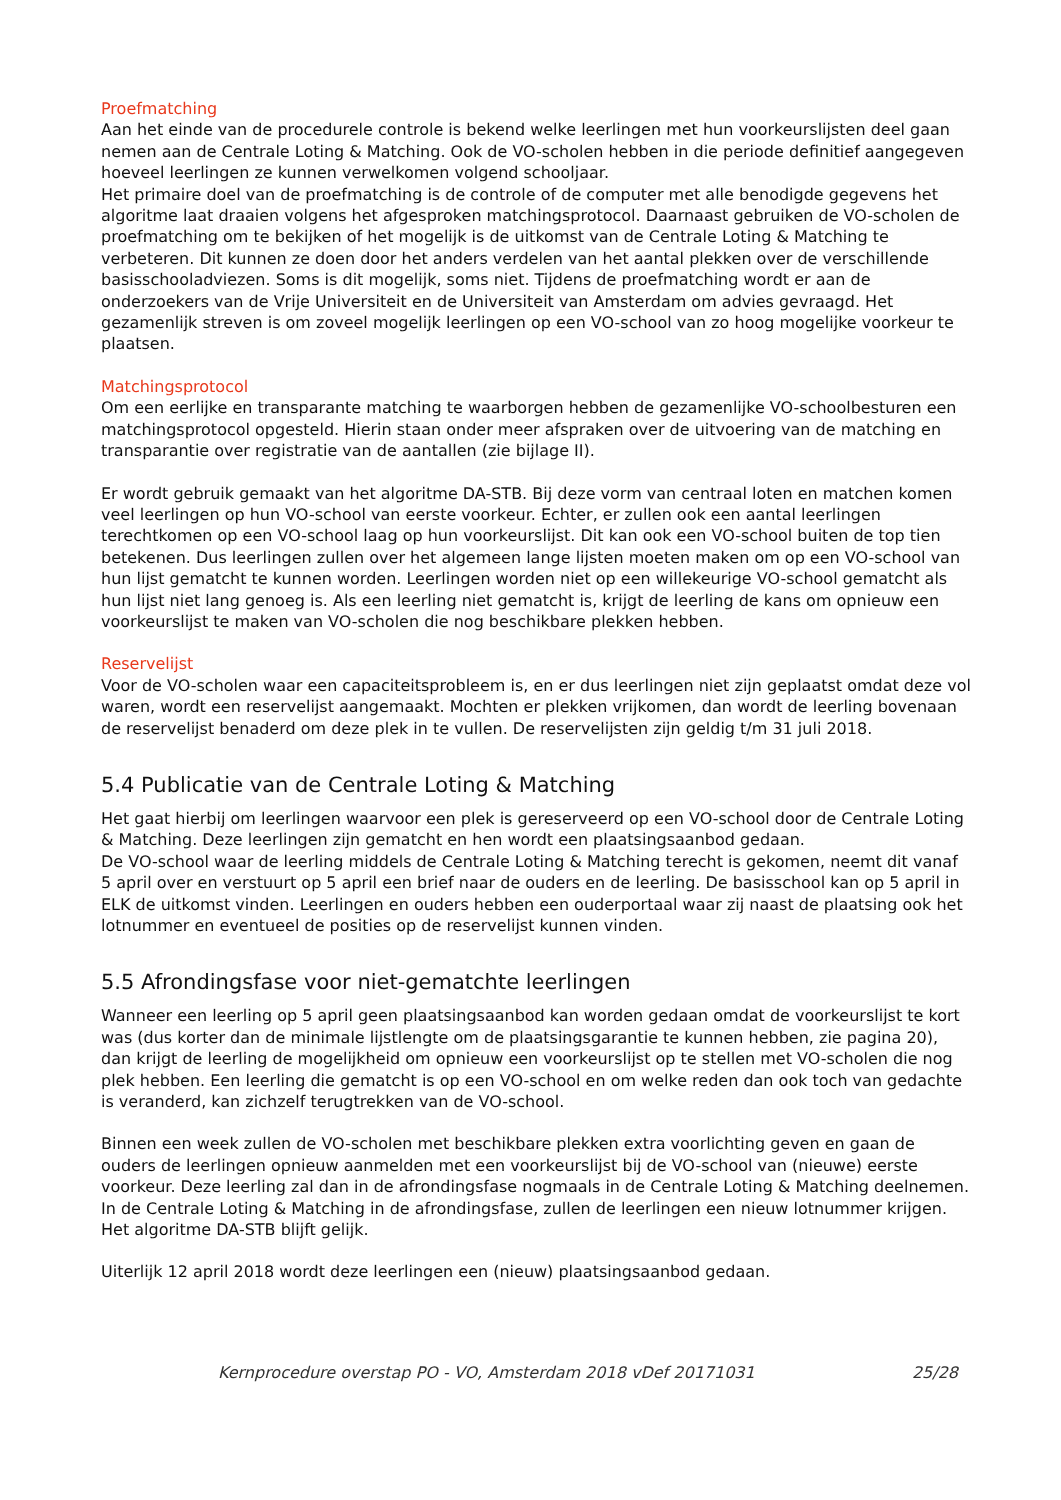Proefmatching
Aan het einde van de procedurele controle is bekend welke leerlingen met hun voorkeurslijsten deel gaan nemen aan de Centrale Loting & Matching. Ook de VO-scholen hebben in die periode definitief aangegeven hoeveel leerlingen ze kunnen verwelkomen volgend schooljaar.
Het primaire doel van de proefmatching is de controle of de computer met alle benodigde gegevens het algoritme laat draaien volgens het afgesproken matchingsprotocol. Daarnaast gebruiken de VO-scholen de proefmatching om te bekijken of het mogelijk is de uitkomst van de Centrale Loting & Matching te verbeteren. Dit kunnen ze doen door het anders verdelen van het aantal plekken over de verschillende basisschooladviezen. Soms is dit mogelijk, soms niet. Tijdens de proefmatching wordt er aan de onderzoekers van de Vrije Universiteit en de Universiteit van Amsterdam om advies gevraagd. Het gezamenlijk streven is om zoveel mogelijk leerlingen op een VO-school van zo hoog mogelijke voorkeur te plaatsen.
Matchingsprotocol
Om een eerlijke en transparante matching te waarborgen hebben de gezamenlijke VO-schoolbesturen een matchingsprotocol opgesteld. Hierin staan onder meer afspraken over de uitvoering van de matching en transparantie over registratie van de aantallen (zie bijlage II).
Er wordt gebruik gemaakt van het algoritme DA-STB. Bij deze vorm van centraal loten en matchen komen veel leerlingen op hun VO-school van eerste voorkeur. Echter, er zullen ook een aantal leerlingen terechtkomen op een VO-school laag op hun voorkeurslijst. Dit kan ook een VO-school buiten de top tien betekenen. Dus leerlingen zullen over het algemeen lange lijsten moeten maken om op een VO-school van hun lijst gematcht te kunnen worden. Leerlingen worden niet op een willekeurige VO-school gematcht als hun lijst niet lang genoeg is. Als een leerling niet gematcht is, krijgt de leerling de kans om opnieuw een voorkeurslijst te maken van VO-scholen die nog beschikbare plekken hebben.
Reservelijst
Voor de VO-scholen waar een capaciteitsprobleem is, en er dus leerlingen niet zijn geplaatst omdat deze vol waren, wordt een reservelijst aangemaakt. Mochten er plekken vrijkomen, dan wordt de leerling bovenaan de reservelijst benaderd om deze plek in te vullen. De reservelijsten zijn geldig t/m 31 juli 2018.
5.4 Publicatie van de Centrale Loting & Matching
Het gaat hierbij om leerlingen waarvoor een plek is gereserveerd op een VO-school door de Centrale Loting & Matching. Deze leerlingen zijn gematcht en hen wordt een plaatsingsaanbod gedaan.
De VO-school waar de leerling middels de Centrale Loting & Matching terecht is gekomen, neemt dit vanaf 5 april over en verstuurt op 5 april een brief naar de ouders en de leerling. De basisschool kan op 5 april in ELK de uitkomst vinden. Leerlingen en ouders hebben een ouderportaal waar zij naast de plaatsing ook het lotnummer en eventueel de posities op de reservelijst kunnen vinden.
5.5 Afrondingsfase voor niet-gematchte leerlingen
Wanneer een leerling op 5 april geen plaatsingsaanbod kan worden gedaan omdat de voorkeurslijst te kort was (dus korter dan de minimale lijstlengte om de plaatsingsgarantie te kunnen hebben, zie pagina 20), dan krijgt de leerling de mogelijkheid om opnieuw een voorkeurslijst op te stellen met VO-scholen die nog plek hebben. Een leerling die gematcht is op een VO-school en om welke reden dan ook toch van gedachte is veranderd, kan zichzelf terugtrekken van de VO-school.
Binnen een week zullen de VO-scholen met beschikbare plekken extra voorlichting geven en gaan de ouders de leerlingen opnieuw aanmelden met een voorkeurslijst bij de VO-school van (nieuwe) eerste voorkeur. Deze leerling zal dan in de afrondingsfase nogmaals in de Centrale Loting & Matching deelnemen. In de Centrale Loting & Matching in de afrondingsfase, zullen de leerlingen een nieuw lotnummer krijgen. Het algoritme DA-STB blijft gelijk.
Uiterlijk 12 april 2018 wordt deze leerlingen een (nieuw) plaatsingsaanbod gedaan.
Kernprocedure overstap PO - VO, Amsterdam 2018 vDef 20171031 25/28